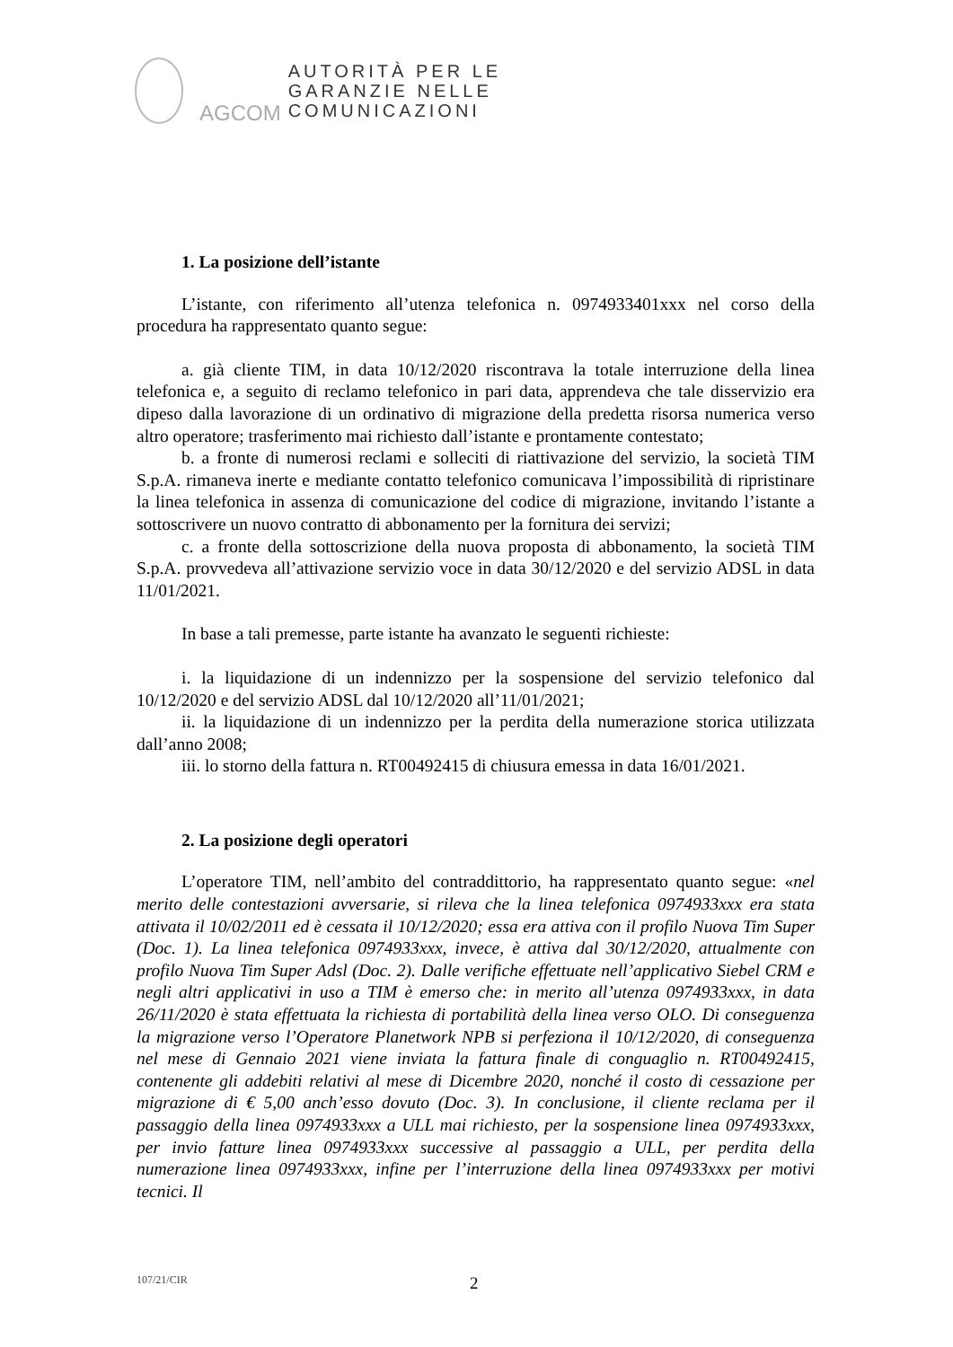AGCOM
AUTORITÀ PER LE
GARANZIE NELLE
COMUNICAZIONI
1. La posizione dell’istante
L’istante, con riferimento all’utenza telefonica n. 0974933401xxx nel corso della procedura ha rappresentato quanto segue:
a. già cliente TIM, in data 10/12/2020 riscontrava la totale interruzione della linea telefonica e, a seguito di reclamo telefonico in pari data, apprendeva che tale disservizio era dipeso dalla lavorazione di un ordinativo di migrazione della predetta risorsa numerica verso altro operatore; trasferimento mai richiesto dall’istante e prontamente contestato;
b. a fronte di numerosi reclami e solleciti di riattivazione del servizio, la società TIM S.p.A. rimaneva inerte e mediante contatto telefonico comunicava l’impossibilità di ripristinare la linea telefonica in assenza di comunicazione del codice di migrazione, invitando l’istante a sottoscrivere un nuovo contratto di abbonamento per la fornitura dei servizi;
c. a fronte della sottoscrizione della nuova proposta di abbonamento, la società TIM S.p.A. provvedeva all’attivazione servizio voce in data 30/12/2020 e del servizio ADSL in data 11/01/2021.
In base a tali premesse, parte istante ha avanzato le seguenti richieste:
i. la liquidazione di un indennizzo per la sospensione del servizio telefonico dal 10/12/2020 e del servizio ADSL dal 10/12/2020 all’11/01/2021;
ii. la liquidazione di un indennizzo per la perdita della numerazione storica utilizzata dall’anno 2008;
iii. lo storno della fattura n. RT00492415 di chiusura emessa in data 16/01/2021.
2. La posizione degli operatori
L’operatore TIM, nell’ambito del contraddittorio, ha rappresentato quanto segue: «nel merito delle contestazioni avversarie, si rileva che la linea telefonica 0974933xxx era stata attivata il 10/02/2011 ed è cessata il 10/12/2020; essa era attiva con il profilo Nuova Tim Super (Doc. 1). La linea telefonica 0974933xxx, invece, è attiva dal 30/12/2020, attualmente con profilo Nuova Tim Super Adsl (Doc. 2). Dalle verifiche effettuate nell’applicativo Siebel CRM e negli altri applicativi in uso a TIM è emerso che: in merito all’utenza 0974933xxx, in data 26/11/2020 è stata effettuata la richiesta di portabilità della linea verso OLO. Di conseguenza la migrazione verso l’Operatore Planetwork NPB si perfeziona il 10/12/2020, di conseguenza nel mese di Gennaio 2021 viene inviata la fattura finale di conguaglio n. RT00492415, contenente gli addebiti relativi al mese di Dicembre 2020, nonché il costo di cessazione per migrazione di € 5,00 anch’esso dovuto (Doc. 3). In conclusione, il cliente reclama per il passaggio della linea 0974933xxx a ULL mai richiesto, per la sospensione linea 0974933xxx, per invio fatture linea 0974933xxx successive al passaggio a ULL, per perdita della numerazione linea 0974933xxx, infine per l’interruzione della linea 0974933xxx per motivi tecnici. Il
107/21/CIR 2